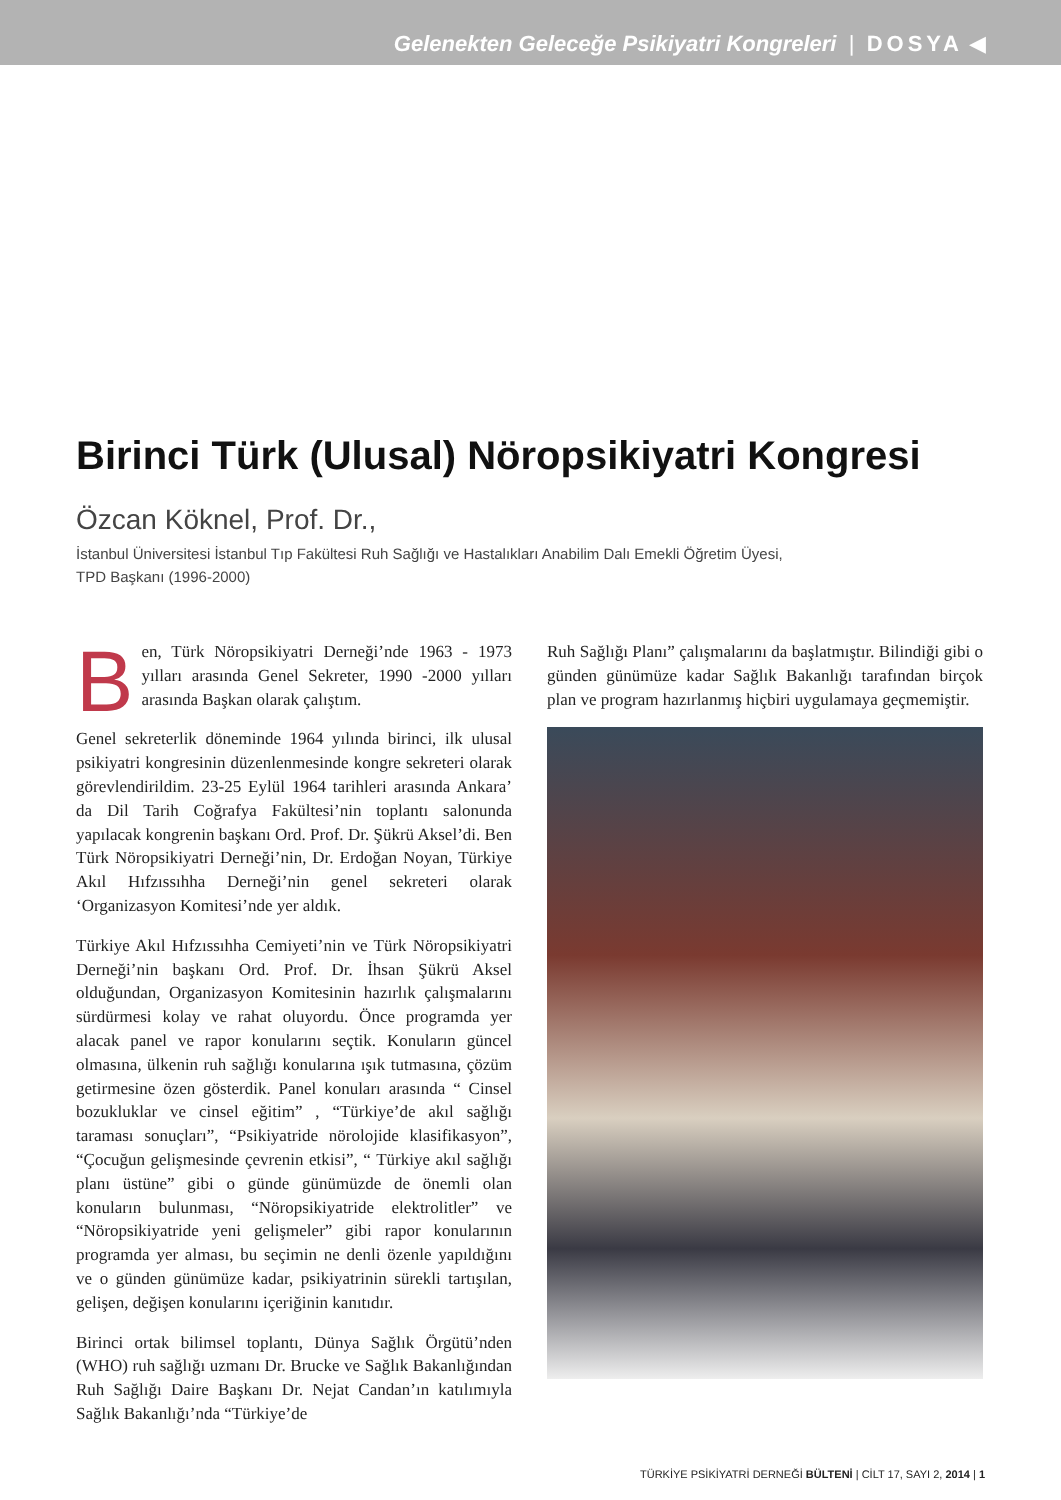Gelenekten Geleceğe Psikiyatri Kongreleri | DOSYA ◀
Birinci Türk (Ulusal) Nöropsikiyatri Kongresi
Özcan Köknel, Prof. Dr.,
İstanbul Üniversitesi İstanbul Tıp Fakültesi Ruh Sağlığı ve Hastalıkları Anabilim Dalı Emekli Öğretim Üyesi,
TPD Başkanı (1996-2000)
Ben, Türk Nöropsikiyatri Derneği’nde 1963 - 1973 yılları arasında Genel Sekreter, 1990 -2000 yılları arasında Başkan olarak çalıştım.
Genel sekreterlik döneminde 1964 yılında birinci, ilk ulusal psikiyatri kongresinin düzenlenmesinde kongre sekreteri olarak görevlendirildim. 23-25 Eylül 1964 tarihleri arasında Ankara’ da Dil Tarih Coğrafya Fakültesi’nin toplantı salonunda yapılacak kongrenin başkanı Ord. Prof. Dr. Şükrü Aksel’di. Ben Türk Nöropsikiyatri Derneği’nin, Dr. Erdoğan Noyan, Türkiye Akıl Hıfzıssıhha Derneği’nin genel sekreteri olarak ‘Organizasyon Komitesi’nde yer aldık.
Türkiye Akıl Hıfzıssıhha Cemiyeti’nin ve Türk Nöropsikiyatri Derneği’nin başkanı Ord. Prof. Dr. İhsan Şükrü Aksel olduğundan, Organizasyon Komitesinin hazırlık çalışmalarını sürdürmesi kolay ve rahat oluyordu. Önce programda yer alacak panel ve rapor konularını seçtik. Konuların güncel olmasına, ülkenin ruh sağlığı konularına ışık tutmasına, çözüm getirmesine özen gösterdik. Panel konuları arasında “ Cinsel bozukluklar ve cinsel eğitim” , “Türkiye’de akıl sağlığı taraması sonuçları”, “Psikiyatride nörolojide klasifikasyon”, “Çocuğun gelişmesinde çevrenin etkisi”, “ Türkiye akıl sağlığı planı üstüne” gibi o günde günümüzde de önemli olan konuların bulunması, “Nöropsikiyatride elektrolitler” ve “Nöropsikiyatride yeni gelişmeler” gibi rapor konularının programda yer alması, bu seçimin ne denli özenle yapıldığını ve o günden günümüze kadar, psikiyatrinin sürekli tartışılan, gelişen, değişen konularını içeriğinin kanıtıdır.
Birinci ortak bilimsel toplantı, Dünya Sağlık Örgütü’nden (WHO) ruh sağlığı uzmanı Dr. Brucke ve Sağlık Bakanlığından Ruh Sağlığı Daire Başkanı Dr. Nejat Candan’ın katılımıyla Sağlık Bakanlığı’nda “Türkiye’de
Ruh Sağlığı Planı” çalışmalarını da başlatmıştır. Bilindiği gibi o günden günümüze kadar Sağlık Bakanlığı tarafından birçok plan ve program hazırlanmış hiçbiri uygulamaya geçmemiştir.
TÜRKİYE PSİKİYATRİ DERNEĞİ BÜLTENİ | CİLT 17, SAYI 2, 2014 | 1